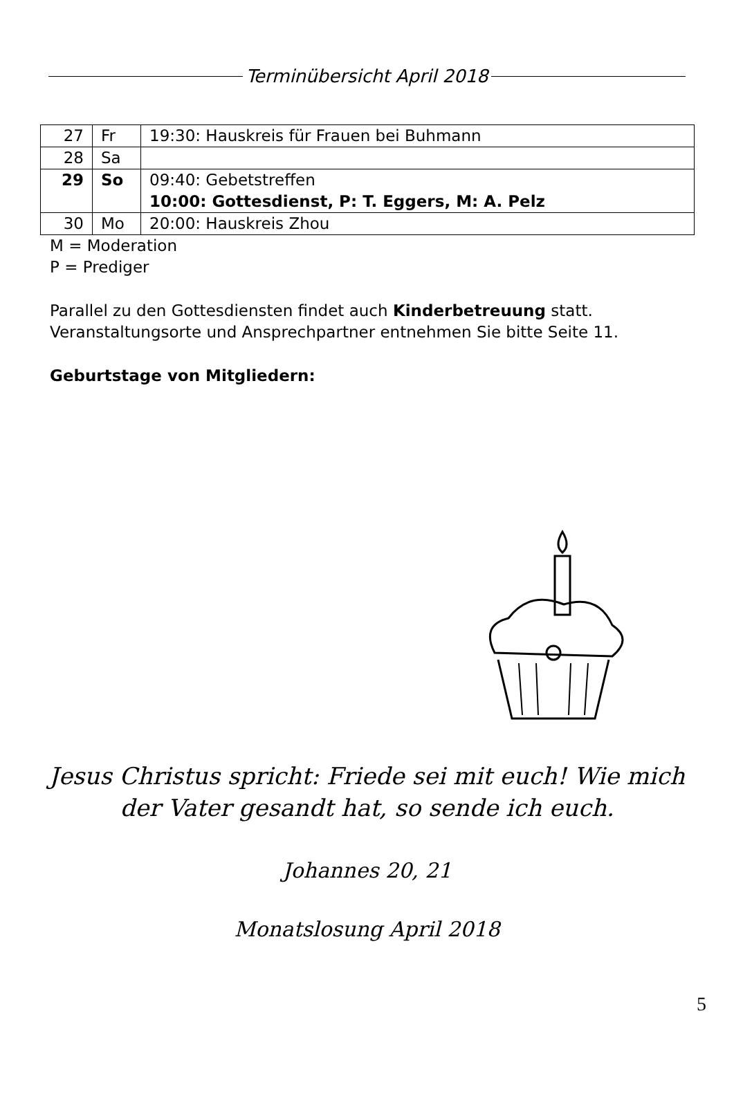Terminübersicht April 2018
| 27 | Fr | 19:30: Hauskreis für Frauen bei Buhmann |
| 28 | Sa | |
| 29 | So | 09:40: Gebetstreffen 10:00: Gottesdienst, P: T. Eggers, M: A. Pelz |
| 30 | Mo | 20:00: Hauskreis Zhou |
M = Moderation
P = Prediger
Parallel zu den Gottesdiensten findet auch Kinderbetreuung statt.
Veranstaltungsorte und Ansprechpartner entnehmen Sie bitte Seite 11.
Geburtstage von Mitgliedern:
Jesus Christus spricht: Friede sei mit euch! Wie mich
der Vater gesandt hat, so sende ich euch.
Johannes 20, 21
Monatslosung April 2018
5